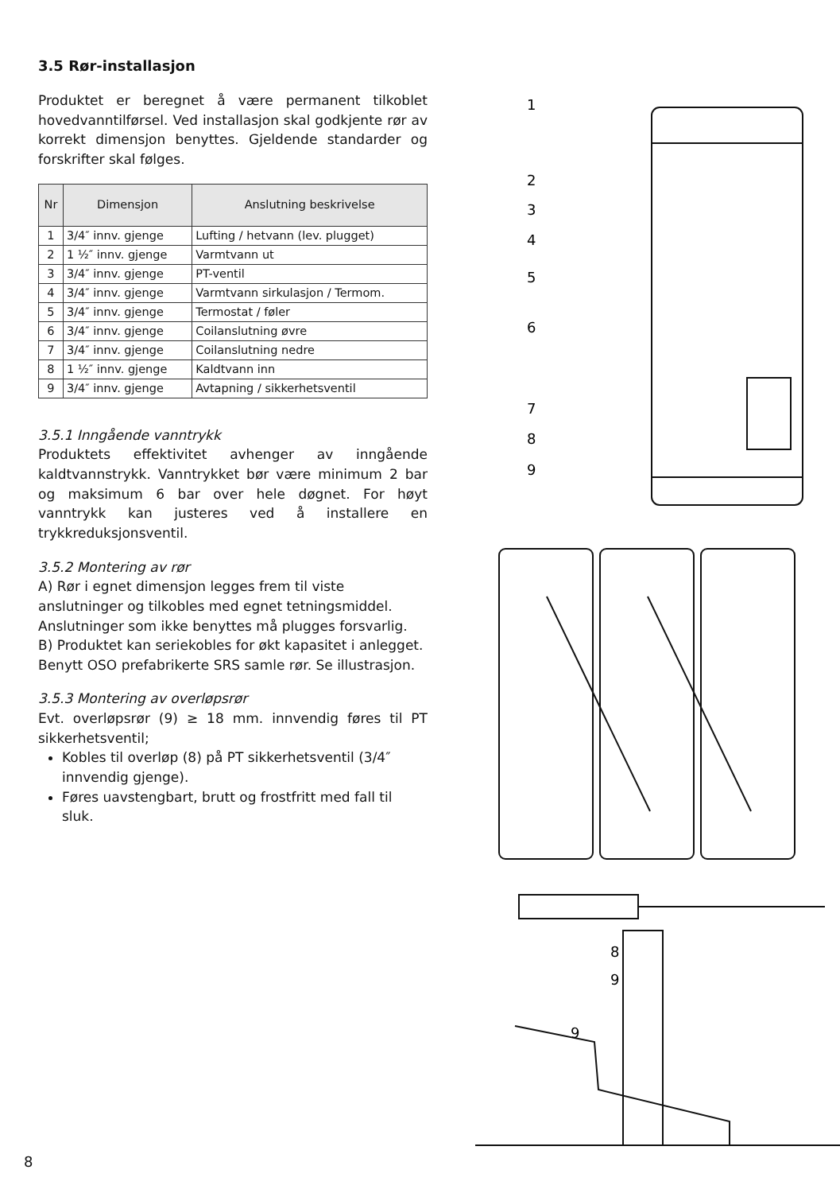3.5 Rør-installasjon
Produktet er beregnet å være permanent tilkoblet hovedvanntilførsel. Ved installasjon skal godkjente rør av korrekt dimensjon benyttes. Gjeldende standarder og forskrifter skal følges.
| Nr | Dimensjon | Anslutning beskrivelse |
| --- | --- | --- |
| 1 | 3/4″ innv. gjenge | Lufting / hetvann (lev. plugget) |
| 2 | 1 ½″ innv. gjenge | Varmtvann ut |
| 3 | 3/4″ innv. gjenge | PT-ventil |
| 4 | 3/4″ innv. gjenge | Varmtvann sirkulasjon / Termom. |
| 5 | 3/4″ innv. gjenge | Termostat / føler |
| 6 | 3/4″ innv. gjenge | Coilanslutning øvre |
| 7 | 3/4″ innv. gjenge | Coilanslutning nedre |
| 8 | 1 ½″ innv. gjenge | Kaldtvann inn |
| 9 | 3/4″ innv. gjenge | Avtapning / sikkerhetsventil |
3.5.1 Inngående vanntrykk
Produktets effektivitet avhenger av inngående kaldtvannstrykk. Vanntrykket bør være minimum 2 bar og maksimum 6 bar over hele døgnet. For høyt vanntrykk kan justeres ved å installere en trykkreduksjonsventil.
3.5.2 Montering av rør
A) Rør i egnet dimensjon legges frem til viste anslutninger og tilkobles med egnet tetningsmiddel. Anslutninger som ikke benyttes må plugges forsvarlig.
B) Produktet kan seriekobles for økt kapasitet i anlegget. Benytt OSO prefabrikerte SRS samle rør. Se illustrasjon.
3.5.3 Montering av overløpsrør
Evt. overløpsrør (9) ≥ 18 mm. innvendig føres til PT sikkerhetsventil;
Kobles til overløp (8) på PT sikkerhetsventil (3/4″ innvendig gjenge).
Føres uavstengbart, brutt og frostfritt med fall til sluk.
1
2
3
4
5
6
7
8
9
8
9
9
8